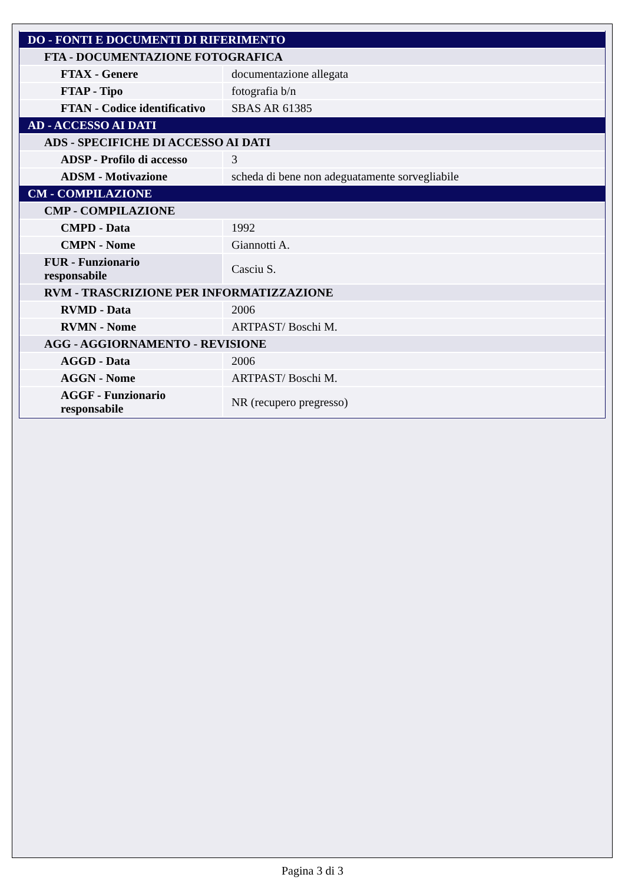| DO - FONTI E DOCUMENTI DI RIFERIMENTO | |
| FTA - DOCUMENTAZIONE FOTOGRAFICA | |
| FTAX - Genere | documentazione allegata |
| FTAP - Tipo | fotografia b/n |
| FTAN - Codice identificativo | SBAS AR 61385 |
| AD - ACCESSO AI DATI | |
| ADS - SPECIFICHE DI ACCESSO AI DATI | |
| ADSP - Profilo di accesso | 3 |
| ADSM - Motivazione | scheda di bene non adeguatamente sorvegliabile |
| CM - COMPILAZIONE | |
| CMP - COMPILAZIONE | |
| CMPD - Data | 1992 |
| CMPN - Nome | Giannotti A. |
| FUR - Funzionario responsabile | Casciu S. |
| RVM - TRASCRIZIONE PER INFORMATIZZAZIONE | |
| RVMD - Data | 2006 |
| RVMN - Nome | ARTPAST/ Boschi M. |
| AGG - AGGIORNAMENTO - REVISIONE | |
| AGGD - Data | 2006 |
| AGGN - Nome | ARTPAST/ Boschi M. |
| AGGF - Funzionario responsabile | NR (recupero pregresso) |
Pagina 3 di 3